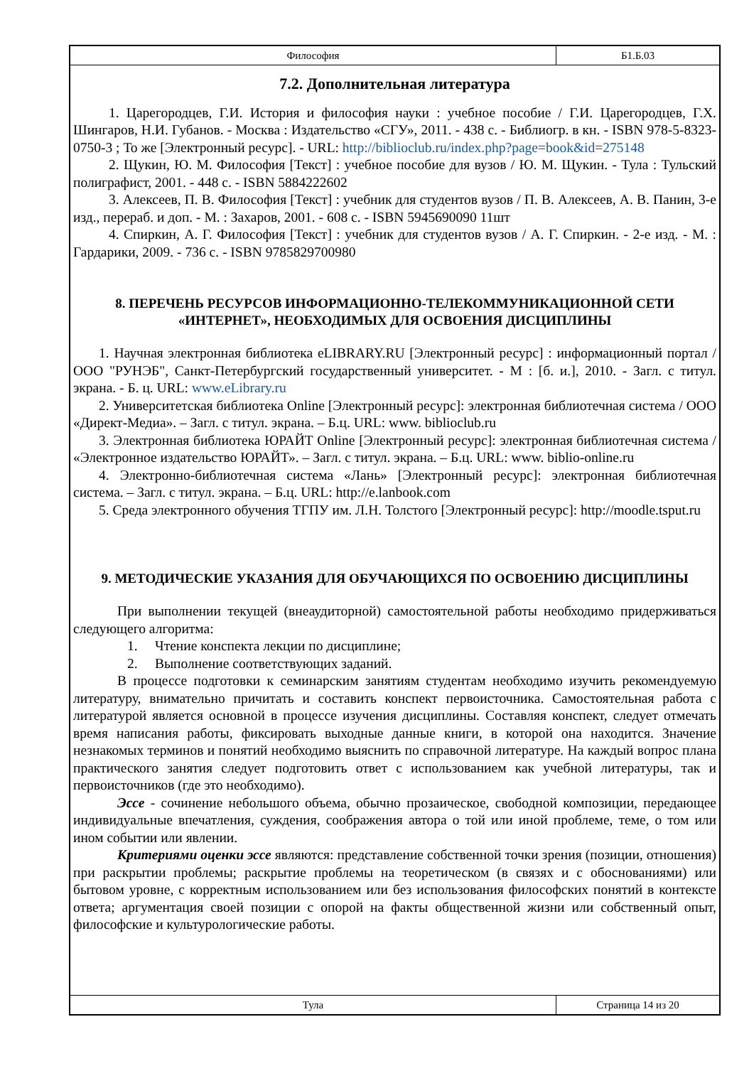Философия Б1.Б.03
7.2. Дополнительная литература
1. Царегородцев, Г.И. История и философия науки : учебное пособие / Г.И. Царегородцев, Г.Х. Шингаров, Н.И. Губанов. - Москва : Издательство «СГУ», 2011. - 438 с. - Библиогр. в кн. - ISBN 978-5-8323-0750-3 ; То же [Электронный ресурс]. - URL: http://biblioclub.ru/index.php?page=book&id=275148
2. Щукин, Ю. М. Философия [Текст] : учебное пособие для вузов / Ю. М. Щукин. - Тула : Тульский полиграфист, 2001. - 448 с. - ISBN 5884222602
3. Алексеев, П. В. Философия [Текст] : учебник для студентов вузов / П. В. Алексеев, А. В. Панин, 3-е изд., перераб. и доп. - М. : Захаров, 2001. - 608 с. - ISBN 5945690090 11шт
4. Спиркин, А. Г. Философия [Текст] : учебник для студентов вузов / А. Г. Спиркин. - 2-е изд. - М. : Гардарики, 2009. - 736 с. - ISBN 9785829700980
8. ПЕРЕЧЕНЬ РЕСУРСОВ ИНФОРМАЦИОННО-ТЕЛЕКОММУНИКАЦИОННОЙ СЕТИ «ИНТЕРНЕТ», НЕОБХОДИМЫХ ДЛЯ ОСВОЕНИЯ ДИСЦИПЛИНЫ
1. Научная электронная библиотека eLIBRARY.RU [Электронный ресурс] : информационный портал / ООО "РУНЭБ", Санкт-Петербургский государственный университет. - М : [б. и.], 2010. - Загл. с титул. экрана. - Б. ц. URL: www.eLibrary.ru
2. Университетская библиотека Online [Электронный ресурс]: электронная библиотечная система / ООО «Директ-Медиа». – Загл. с титул. экрана. – Б.ц. URL: www. biblioclub.ru
3. Электронная библиотека ЮРАЙТ Online [Электронный ресурс]: электронная библиотечная система / «Электронное издательство ЮРАЙТ». – Загл. с титул. экрана. – Б.ц. URL: www. biblio-online.ru
4. Электронно-библиотечная система «Лань» [Электронный ресурс]: электронная библиотечная система. – Загл. с титул. экрана. – Б.ц. URL: http://e.lanbook.com
5. Среда электронного обучения ТГПУ им. Л.Н. Толстого [Электронный ресурс]: http://moodle.tsput.ru
9. МЕТОДИЧЕСКИЕ УКАЗАНИЯ ДЛЯ ОБУЧАЮЩИХСЯ ПО ОСВОЕНИЮ ДИСЦИПЛИНЫ
При выполнении текущей (внеаудиторной) самостоятельной работы необходимо придерживаться следующего алгоритма:
1. Чтение конспекта лекции по дисциплине;
2. Выполнение соответствующих заданий.
В процессе подготовки к семинарским занятиям студентам необходимо изучить рекомендуемую литературу, внимательно причитать и составить конспект первоисточника. Самостоятельная работа с литературой является основной в процессе изучения дисциплины. Составляя конспект, следует отмечать время написания работы, фиксировать выходные данные книги, в которой она находится. Значение незнакомых терминов и понятий необходимо выяснить по справочной литературе. На каждый вопрос плана практического занятия следует подготовить ответ с использованием как учебной литературы, так и первоисточников (где это необходимо).
Эссе - сочинение небольшого объема, обычно прозаическое, свободной композиции, передающее индивидуальные впечатления, суждения, соображения автора о той или иной проблеме, теме, о том или ином событии или явлении.
Критериями оценки эссе являются: представление собственной точки зрения (позиции, отношения) при раскрытии проблемы; раскрытие проблемы на теоретическом (в связях и с обоснованиями) или бытовом уровне, с корректным использованием или без использования философских понятий в контексте ответа; аргументация своей позиции с опорой на факты общественной жизни или собственный опыт, философские и культурологические работы.
Тула Страница 14 из 20